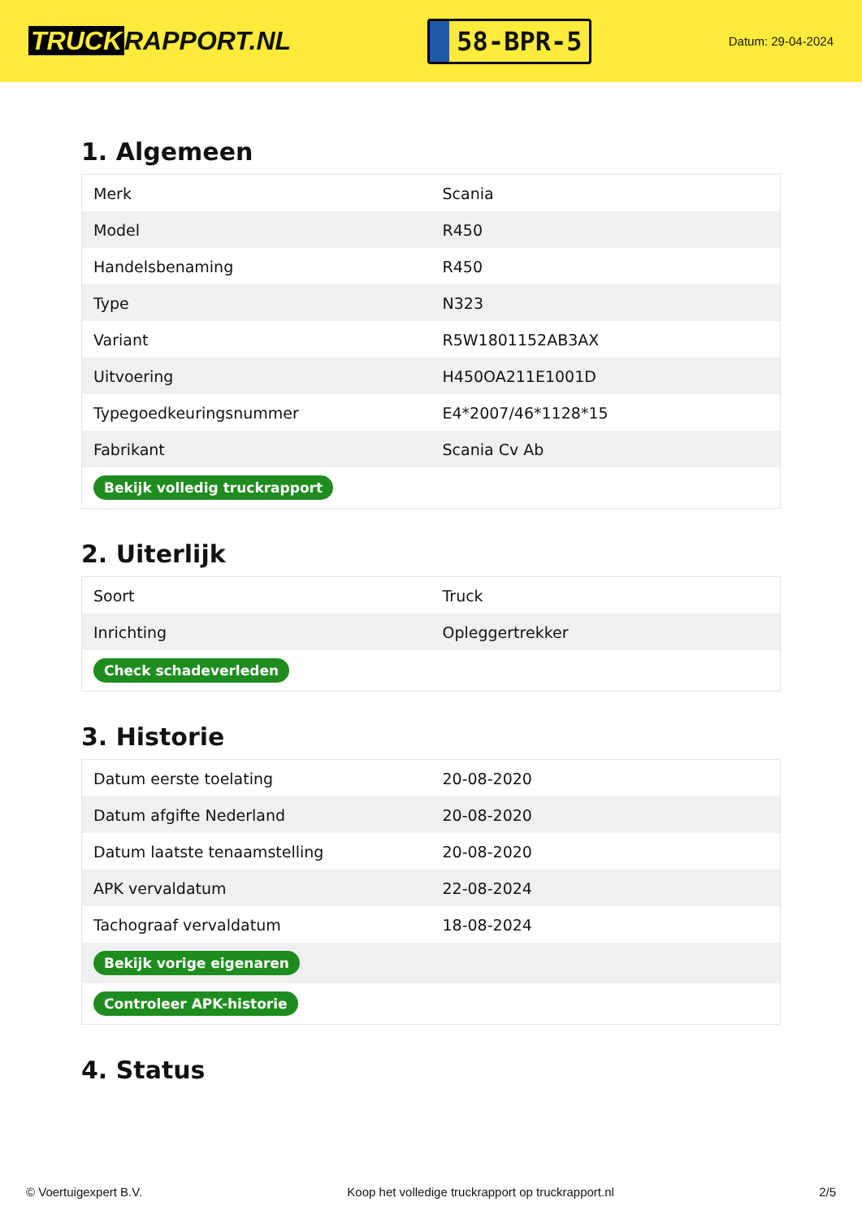TRUCK RAPPORT.NL
58-BPR-5
Datum: 29-04-2024
1. Algemeen
| Merk | Scania |
| Model | R450 |
| Handelsbenaming | R450 |
| Type | N323 |
| Variant | R5W1801152AB3AX |
| Uitvoering | H450OA211E1001D |
| Typegoedkeuringsnummer | E4*2007/46*1128*15 |
| Fabrikant | Scania Cv Ab |
| Bekijk volledig truckrapport | |
2. Uiterlijk
| Soort | Truck |
| Inrichting | Opleggertrekker |
| Check schadeverleden | |
3. Historie
| Datum eerste toelating | 20-08-2020 |
| Datum afgifte Nederland | 20-08-2020 |
| Datum laatste tenaamstelling | 20-08-2020 |
| APK vervaldatum | 22-08-2024 |
| Tachograaf vervaldatum | 18-08-2024 |
| Bekijk vorige eigenaren | |
| Controleer APK-historie | |
4. Status
© Voertuigexpert B.V. Koop het volledige truckrapport op truckrapport.nl 2/5